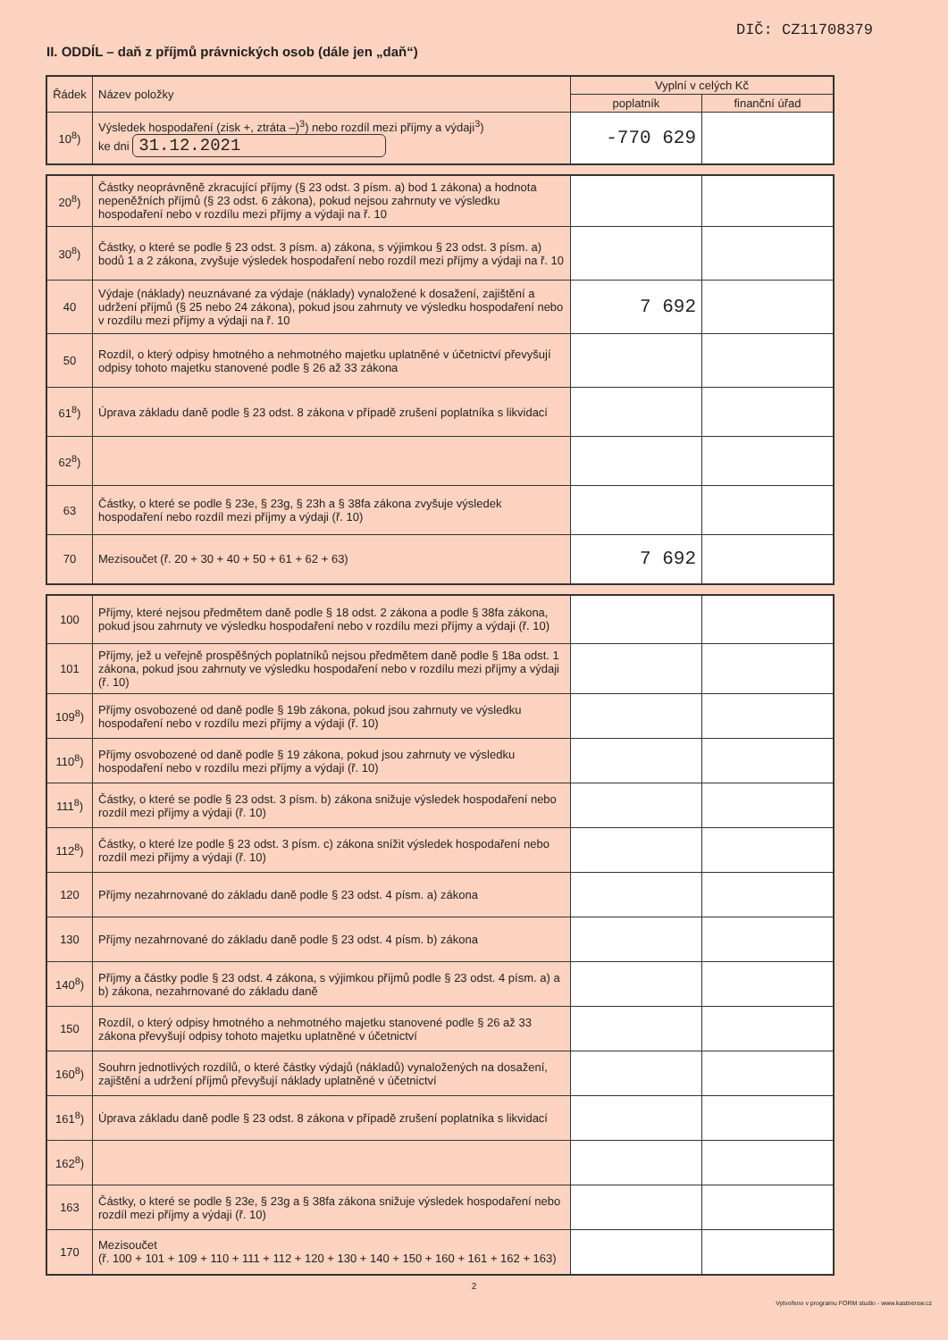DIČ: CZ11708379
II. ODDÍL – daň z příjmů právnických osob (dále jen „daň“)
| Řádek | Název položky | Vyplní v celých Kč | |
| --- | --- | --- | --- |
| | | poplatník | finanční úřad |
| 10<sup>8</sup>) | Výsledek hospodaření (zisk +, ztráta –)<sup>3</sup>) nebo rozdíl mezi příjmy a výdaji<sup>3</sup>) ke dni 31.12.2021 | -770 629 | |
| 20<sup>8</sup>) | Částky neoprávněně zkracující příjmy (§ 23 odst. 3 písm. a) bod 1 zákona) a hodnota nepeněžních příjmů (§ 23 odst. 6 zákona), pokud nejsou zahrnuty ve výsledku hospodaření nebo v rozdílu mezi příjmy a výdaji na ř. 10 | | |
| 30<sup>8</sup>) | Částky, o které se podle § 23 odst. 3 písm. a) zákona, s výjimkou § 23 odst. 3 písm. a) bodů 1 a 2 zákona, zvyšuje výsledek hospodaření nebo rozdíl mezi příjmy a výdaji na ř. 10 | | |
| 40 | Výdaje (náklady) neuznávané za výdaje (náklady) vynaložené k dosažení, zajištění a udržení příjmů (§ 25 nebo 24 zákona), pokud jsou zahrnuty ve výsledku hospodaření nebo v rozdílu mezi příjmy a výdaji na ř. 10 | 7 692 | |
| 50 | Rozdíl, o který odpisy hmotného a nehmotného majetku uplatněné v účetnictví převyšují odpisy tohoto majetku stanovené podle § 26 až 33 zákona | | |
| 61<sup>8</sup>) | Úprava základu daně podle § 23 odst. 8 zákona v případě zrušení poplatníka s likvidací | | |
| 62<sup>8</sup>) | | | |
| 63 | Částky, o které se podle § 23e, § 23g, § 23h a § 38fa zákona zvyšuje výsledek hospodaření nebo rozdíl mezi příjmy a výdaji (ř. 10) | | |
| 70 | Mezisoučet (ř. 20 + 30 + 40 + 50 + 61 + 62 + 63) | 7 692 | |
| 100 | Příjmy, které nejsou předmětem daně podle § 18 odst. 2 zákona a podle § 38fa zákona, pokud jsou zahrnuty ve výsledku hospodaření nebo v rozdílu mezi příjmy a výdaji (ř. 10) | | |
| 101 | Příjmy, jež u veřejně prospěšných poplatníků nejsou předmětem daně podle § 18a odst. 1 zákona, pokud jsou zahrnuty ve výsledku hospodaření nebo v rozdílu mezi příjmy a výdaji (ř. 10) | | |
| 109<sup>8</sup>) | Příjmy osvobozené od daně podle § 19b zákona, pokud jsou zahrnuty ve výsledku hospodaření nebo v rozdílu mezi příjmy a výdaji (ř. 10) | | |
| 110<sup>8</sup>) | Příjmy osvobozené od daně podle § 19 zákona, pokud jsou zahrnuty ve výsledku hospodaření nebo v rozdílu mezi příjmy a výdaji (ř. 10) | | |
| 111<sup>8</sup>) | Částky, o které se podle § 23 odst. 3 písm. b) zákona snižuje výsledek hospodaření nebo rozdíl mezi příjmy a výdaji (ř. 10) | | |
| 112<sup>8</sup>) | Částky, o které lze podle § 23 odst. 3 písm. c) zákona snížit výsledek hospodaření nebo rozdíl mezi příjmy a výdaji (ř. 10) | | |
| 120 | Příjmy nezahrnované do základu daně podle § 23 odst. 4 písm. a) zákona | | |
| 130 | Příjmy nezahrnované do základu daně podle § 23 odst. 4 písm. b) zákona | | |
| 140<sup>8</sup>) | Příjmy a částky podle § 23 odst. 4 zákona, s výjimkou příjmů podle § 23 odst. 4 písm. a) a b) zákona, nezahrnované do základu daně | | |
| 150 | Rozdíl, o který odpisy hmotného a nehmotného majetku stanovené podle § 26 až 33 zákona převyšují odpisy tohoto majetku uplatněné v účetnictví | | |
| 160<sup>8</sup>) | Souhrn jednotlivých rozdílů, o které částky výdajů (nákladů) vynaložených na dosažení, zajištění a udržení příjmů převyšují náklady uplatněné v účetnictví | | |
| 161<sup>8</sup>) | Úprava základu daně podle § 23 odst. 8 zákona v případě zrušení poplatníka s likvidací | | |
| 162<sup>8</sup>) | | | |
| 163 | Částky, o které se podle § 23e, § 23g a § 38fa zákona snižuje výsledek hospodaření nebo rozdíl mezi příjmy a výdaji (ř. 10) | | |
| 170 | Mezisoučet (ř. 100 + 101 + 109 + 110 + 111 + 112 + 120 + 130 + 140 + 150 + 160 + 161 + 162 + 163) | | |
2
Vytvořeno v programu FORM studio - www.kastnersw.cz